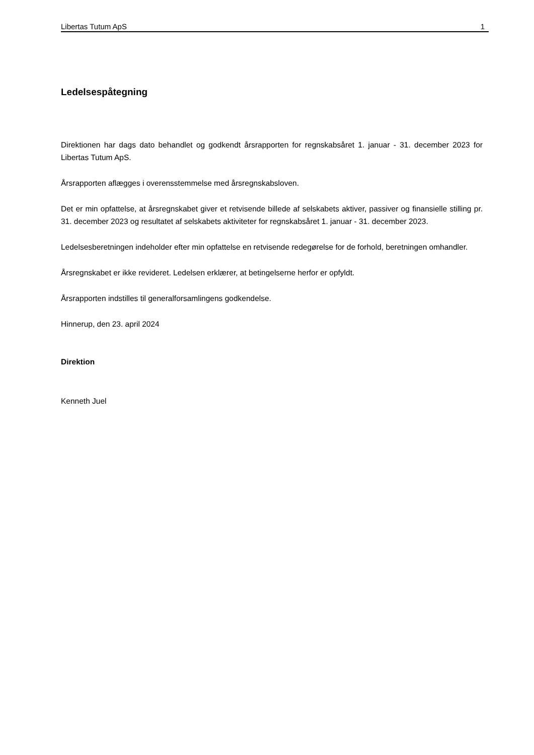Libertas Tutum ApS 1
Ledelsespåtegning
Direktionen har dags dato behandlet og godkendt årsrapporten for regnskabsåret 1. januar - 31. december 2023 for Libertas Tutum ApS.
Årsrapporten aflægges i overensstemmelse med årsregnskabsloven.
Det er min opfattelse, at årsregnskabet giver et retvisende billede af selskabets aktiver, passiver og finansielle stilling pr. 31. december 2023 og resultatet af selskabets aktiviteter for regnskabsåret 1. januar - 31. december 2023.
Ledelsesberetningen indeholder efter min opfattelse en retvisende redegørelse for de forhold, beretningen omhandler.
Årsregnskabet er ikke revideret. Ledelsen erklærer, at betingelserne herfor er opfyldt.
Årsrapporten indstilles til generalforsamlingens godkendelse.
Hinnerup, den 23. april 2024
Direktion
Kenneth Juel